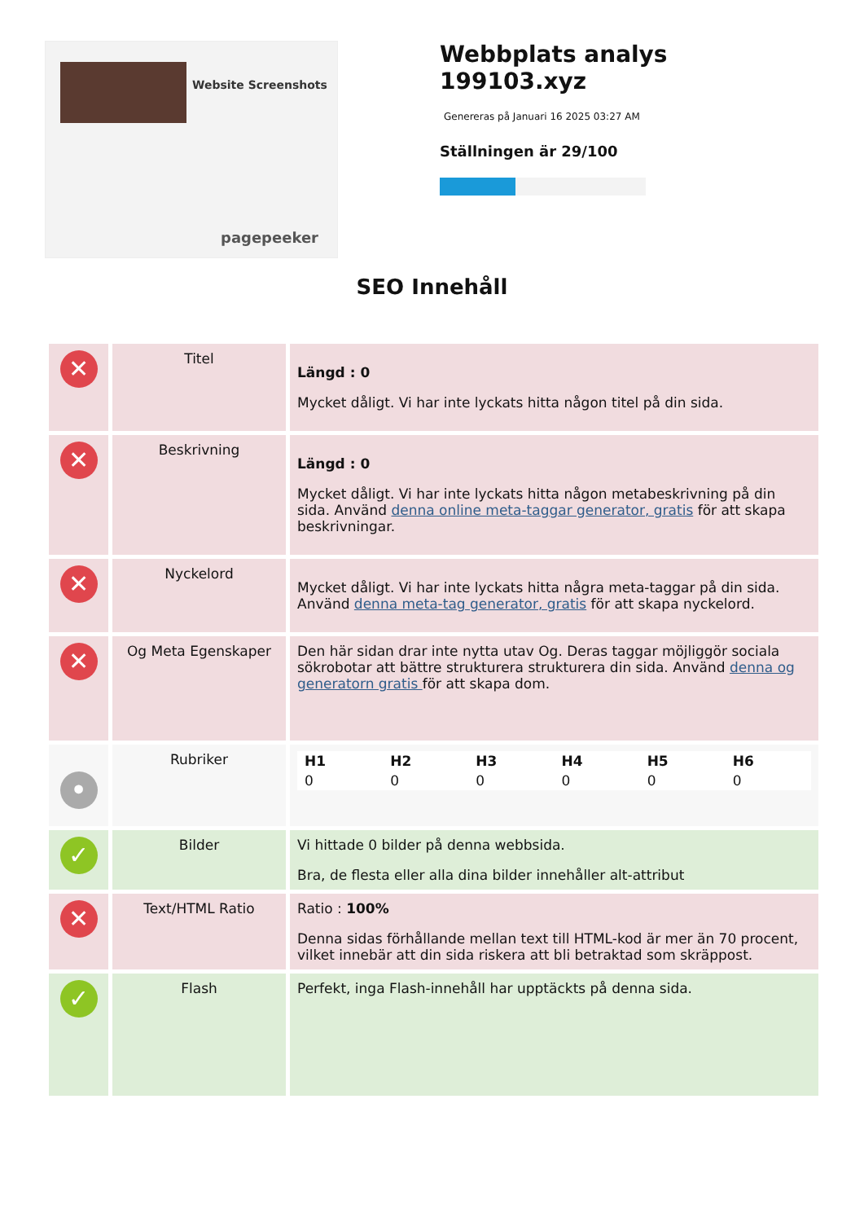Website Screenshots
pagepeeker
Webbplats analys
199103.xyz
Genereras på Januari 16 2025 03:27 AM
Ställningen är 29/100
SEO Innehåll
| ✕ | Titel | Längd : 0 Mycket dåligt. Vi har inte lyckats hitta någon titel på din sida. |
| ✕ | Beskrivning | Längd : 0 Mycket dåligt. Vi har inte lyckats hitta någon metabeskrivning på din sida. Använd denna online meta-taggar generator, gratis för att skapa beskrivningar. |
| ✕ | Nyckelord | Mycket dåligt. Vi har inte lyckats hitta några meta-taggar på din sida. Använd denna meta-tag generator, gratis för att skapa nyckelord. |
| ✕ | Og Meta Egenskaper | Den här sidan drar inte nytta utav Og. Deras taggar möjliggör sociala sökrobotar att bättre strukturera strukturera din sida. Använd denna og generatorn gratis för att skapa dom. |
| • | Rubriker | / H1 / H2 / H3 / H4 / H5 / H6 / / 0 / 0 / 0 / 0 / 0 / 0 / |
| ✓ | Bilder | Vi hittade 0 bilder på denna webbsida. Bra, de flesta eller alla dina bilder innehåller alt-attribut |
| ✕ | Text/HTML Ratio | Ratio : 100% Denna sidas förhållande mellan text till HTML-kod är mer än 70 procent, vilket innebär att din sida riskera att bli betraktad som skräppost. |
| ✓ | Flash | Perfekt, inga Flash-innehåll har upptäckts på denna sida. |